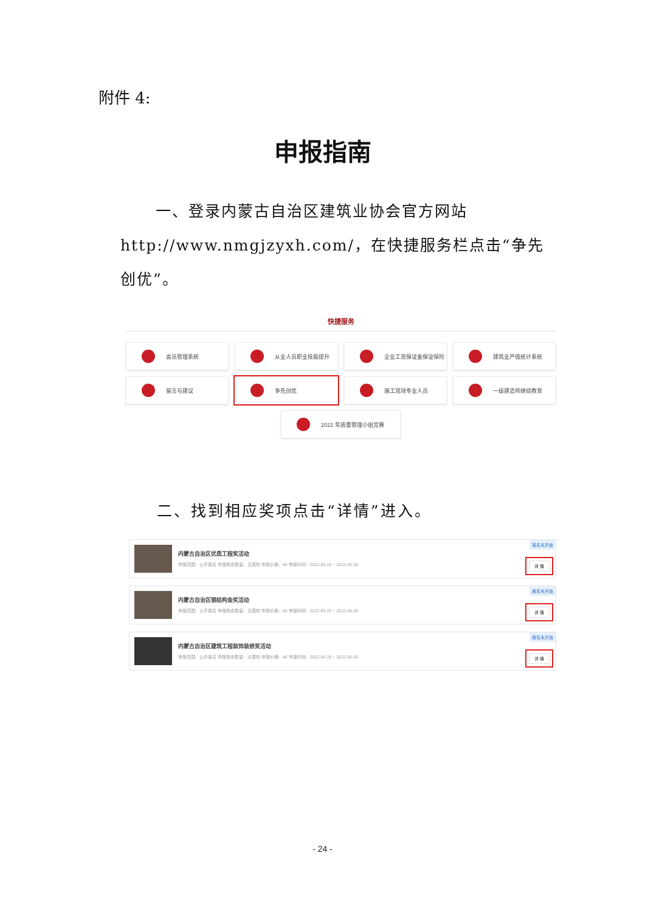附件 4:
申报指南
一、登录内蒙古自治区建筑业协会官方网站http://www.nmgjzyxh.com/，在快捷服务栏点击“争先创优”。
快捷服务
会员管理系统
从业人员职业技能提升
企业工资保证金保证保险
建筑业产值统计系统
留言与建议
争先创优
施工现场专业人员
一级建造师继续教育
2022 年质量管理小组竞赛
二、找到相应奖项点击“详情”进入。
内蒙古自治区优质工程奖活动
申报范围：公开报名 申报剩余数量：无限制 申报价格：¥0 申报时间：2022-05-25 ~ 2022-06-20
报名未开始
详 情
内蒙古自治区钢结构金奖活动
申报范围：公开报名 申报剩余数量：无限制 申报价格：¥0 申报时间：2022-05-25 ~ 2022-06-20
报名未开始
详 情
内蒙古自治区建筑工程装饰装修奖活动
申报范围：公开报名 申报剩余数量：无限制 申报价格：¥0 申报时间：2022-05-25 ~ 2022-06-20
报名未开始
详 情
- 24 -